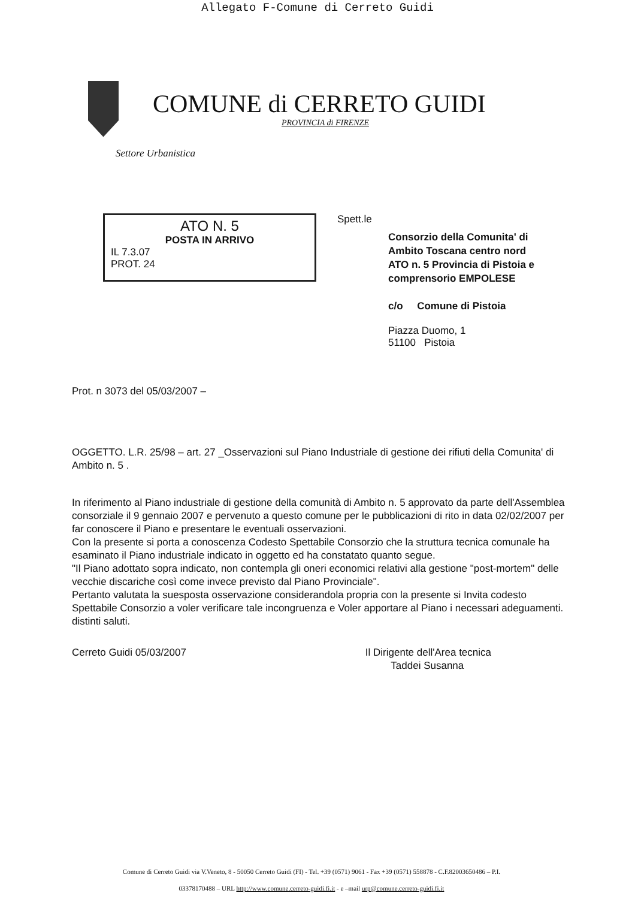Allegato F-Comune di Cerreto Guidi
COMUNE di CERRETO GUIDI
PROVINCIA di FIRENZE
Settore Urbanistica
ATO N. 5
POSTA IN ARRIVO
IL 7.3.07
PROT. 24
Spett.le
Consorzio della Comunita' di
Ambito Toscana centro nord
ATO n. 5 Provincia di Pistoia e
comprensorio EMPOLESE
c/o Comune di Pistoia
Piazza Duomo, 1
51100 Pistoia
Prot. n 3073 del 05/03/2007 –
OGGETTO. L.R. 25/98 – art. 27 _Osservazioni sul Piano Industriale di gestione dei rifiuti della Comunita' di Ambito n. 5 .
In riferimento al Piano industriale di gestione della comunità di Ambito n. 5 approvato da parte dell'Assemblea consorziale il 9 gennaio 2007 e pervenuto a questo comune per le pubblicazioni di rito in data 02/02/2007 per far conoscere il Piano e presentare le eventuali osservazioni.
Con la presente si porta a conoscenza Codesto Spettabile Consorzio che la struttura tecnica comunale ha esaminato il Piano industriale indicato in oggetto ed ha constatato quanto segue.
"Il Piano adottato sopra indicato, non contempla gli oneri economici relativi alla gestione "post-mortem" delle vecchie discariche così come invece previsto dal Piano Provinciale".
Pertanto valutata la suesposta osservazione considerandola propria con la presente si Invita codesto Spettabile Consorzio a voler verificare tale incongruenza e Voler apportare al Piano i necessari adeguamenti. distinti saluti.
Cerreto Guidi 05/03/2007 Il Dirigente dell'Area tecnica
Taddei Susanna
Comune di Cerreto Guidi via V.Veneto, 8 - 50050 Cerreto Guidi (FI) - Tel. +39 (0571) 9061 - Fax +39 (0571) 558878 - C.F.82003650486 – P.I.
03378170488 – URL http://www.comune.cerreto-guidi.fi.it - e –mail urp@comune.cerreto-guidi.fi.it